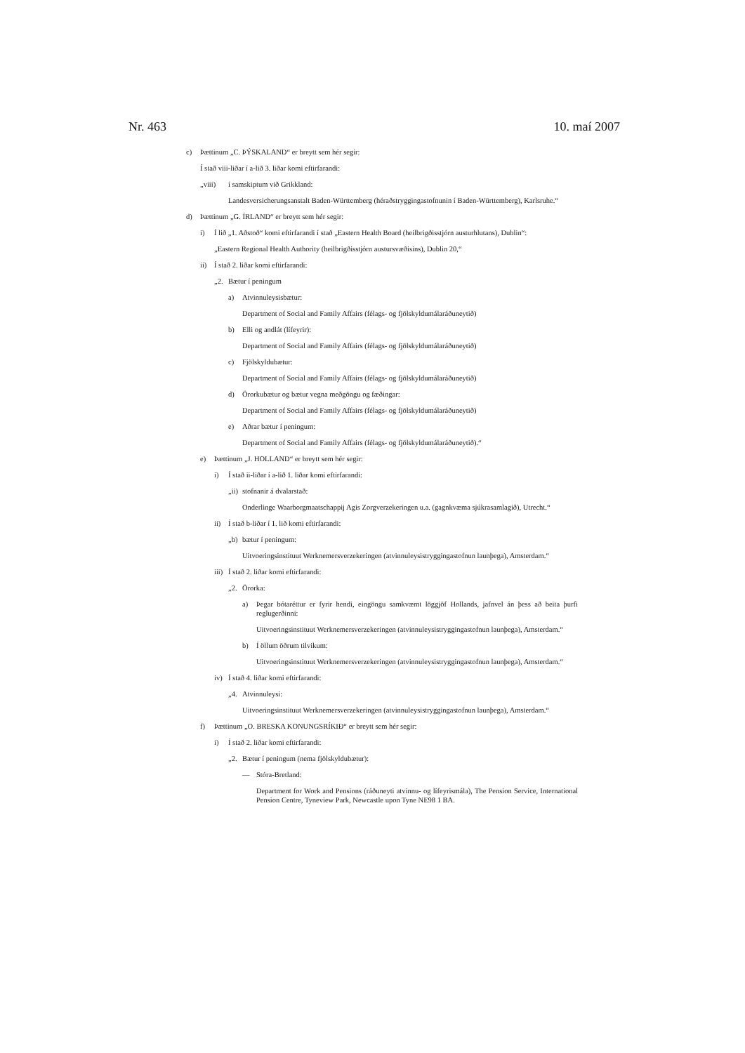Nr. 463 10. maí 2007
c) Þættinum „C. ÞÝSKALAND“ er breytt sem hér segir:
Í stað viii-liðar í a-lið 3. liðar komi eftirfarandi:
„viii) í samskiptum við Grikkland:
Landesversicherungsanstalt Baden-Württemberg (héraðstryggingastofnunin í Baden-Württemberg), Karlsruhe.“
d) Þættinum „G. ÍRLAND“ er breytt sem hér segir:
i) Í lið „1. Aðstoð“ komi eftirfarandi í stað „Eastern Health Board (heilbrigðisstjórn austurhlutans), Dublin“:
„Eastern Regional Health Authority (heilbrigðisstjórn austursvæðisins), Dublin 20,“
ii) Í stað 2. liðar komi eftirfarandi:
„2. Bætur í peningum
a) Atvinnuleysisbætur:
Department of Social and Family Affairs (félags- og fjölskyldumálaráðuneytið)
b) Elli og andlát (lífeyrir):
Department of Social and Family Affairs (félags- og fjölskyldumálaráðuneytið)
c) Fjölskyldubætur:
Department of Social and Family Affairs (félags- og fjölskyldumálaráðuneytið)
d) Örorkubætur og bætur vegna meðgöngu og fæðingar:
Department of Social and Family Affairs (félags- og fjölskyldumálaráðuneytið)
e) Aðrar bætur í peningum:
Department of Social and Family Affairs (félags- og fjölskyldumálaráðuneytið).“
e) Þættinum „J. HOLLAND“ er breytt sem hér segir:
i) Í stað ii-liðar í a-lið 1. liðar komi eftirfarandi:
„ii) stofnanir á dvalarstað:
Onderlinge Waarborgmaatschappij Agis Zorgverzekeringen u.a. (gagnkvæma sjúkrasamlagið), Utrecht.“
ii) Í stað b-liðar í 1. lið komi eftirfarandi:
„b) bætur í peningum:
Uitvoeringsinstituut Werknemersverzekeringen (atvinnuleysistryggingastofnun launþega), Amsterdam.“
iii) Í stað 2. liðar komi eftirfarandi:
„2. Örorka:
a) Þegar bótaréttur er fyrir hendi, eingöngu samkvæmt löggjöf Hollands, jafnvel án þess að beita þurfi reglugerðinni:
Uitvoeringsinstituut Werknemersverzekeringen (atvinnuleysistryggingastofnun launþega), Amsterdam.“
b) Í öllum öðrum tilvikum:
Uitvoeringsinstituut Werknemersverzekeringen (atvinnuleysistryggingastofnun launþega), Amsterdam.“
iv) Í stað 4. liðar komi eftirfarandi:
„4. Atvinnuleysi:
Uitvoeringsinstituut Werknemersverzekeringen (atvinnuleysistryggingastofnun launþega), Amsterdam.“
f) Þættinum „O. BRESKA KONUNGSRÍKIÐ“ er breytt sem hér segir:
i) Í stað 2. liðar komi eftirfarandi:
„2. Bætur í peningum (nema fjölskyldubætur):
— Stóra-Bretland:
Department for Work and Pensions (ráðuneyti atvinnu- og lífeyrismála), The Pension Service, International Pension Centre, Tyneview Park, Newcastle upon Tyne NE98 1 BA.